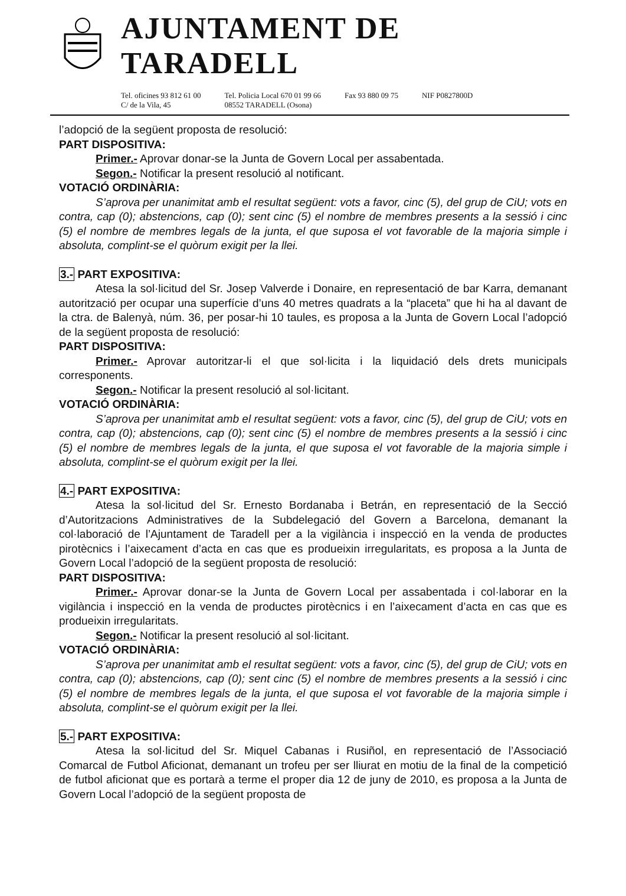AJUNTAMENT DE TARADELL
Tel. oficines 93 812 61 00
C/ de la Vila, 45
Tel. Policia Local 670 01 99 66
08552 TARADELL (Osona)
Fax 93 880 09 75 NIF P0827800D
l’adopció de la següent proposta de resolució:
PART DISPOSITIVA:
Primer.- Aprovar donar-se la Junta de Govern Local per assabentada.
Segon.- Notificar la present resolució al notificant.
VOTACIÓ ORDINÀRIA:
S’aprova per unanimitat amb el resultat següent: vots a favor, cinc (5), del grup de CiU; vots en contra, cap (0); abstencions, cap (0); sent cinc (5) el nombre de membres presents a la sessió i cinc (5) el nombre de membres legals de la junta, el que suposa el vot favorable de la majoria simple i absoluta, complint-se el quòrum exigit per la llei.
3.- PART EXPOSITIVA:
Atesa la sol·licitud del Sr. Josep Valverde i Donaire, en representació de bar Karra, demanant autorització per ocupar una superfície d’uns 40 metres quadrats a la “placeta” que hi ha al davant de la ctra. de Balenyà, núm. 36, per posar-hi 10 taules, es proposa a la Junta de Govern Local l’adopció de la següent proposta de resolució:
PART DISPOSITIVA:
Primer.- Aprovar autoritzar-li el que sol·licita i la liquidació dels drets municipals corresponents.
Segon.- Notificar la present resolució al sol·licitant.
VOTACIÓ ORDINÀRIA:
S’aprova per unanimitat amb el resultat següent: vots a favor, cinc (5), del grup de CiU; vots en contra, cap (0); abstencions, cap (0); sent cinc (5) el nombre de membres presents a la sessió i cinc (5) el nombre de membres legals de la junta, el que suposa el vot favorable de la majoria simple i absoluta, complint-se el quòrum exigit per la llei.
4.- PART EXPOSITIVA:
Atesa la sol·licitud del Sr. Ernesto Bordanaba i Betrán, en representació de la Secció d’Autoritzacions Administratives de la Subdelegació del Govern a Barcelona, demanant la col·laboració de l’Ajuntament de Taradell per a la vigilància i inspecció en la venda de productes pirotècnics i l’aixecament d’acta en cas que es produeixin irregularitats, es proposa a la Junta de Govern Local l’adopció de la següent proposta de resolució:
PART DISPOSITIVA:
Primer.- Aprovar donar-se la Junta de Govern Local per assabentada i col·laborar en la vigilància i inspecció en la venda de productes pirotècnics i en l’aixecament d’acta en cas que es produeixin irregularitats.
Segon.- Notificar la present resolució al sol·licitant.
VOTACIÓ ORDINÀRIA:
S’aprova per unanimitat amb el resultat següent: vots a favor, cinc (5), del grup de CiU; vots en contra, cap (0); abstencions, cap (0); sent cinc (5) el nombre de membres presents a la sessió i cinc (5) el nombre de membres legals de la junta, el que suposa el vot favorable de la majoria simple i absoluta, complint-se el quòrum exigit per la llei.
5.- PART EXPOSITIVA:
Atesa la sol·licitud del Sr. Miquel Cabanas i Rusiñol, en representació de l’Associació Comarcal de Futbol Aficionat, demanant un trofeu per ser lliurat en motiu de la final de la competició de futbol aficionat que es portarà a terme el proper dia 12 de juny de 2010, es proposa a la Junta de Govern Local l’adopció de la següent proposta de